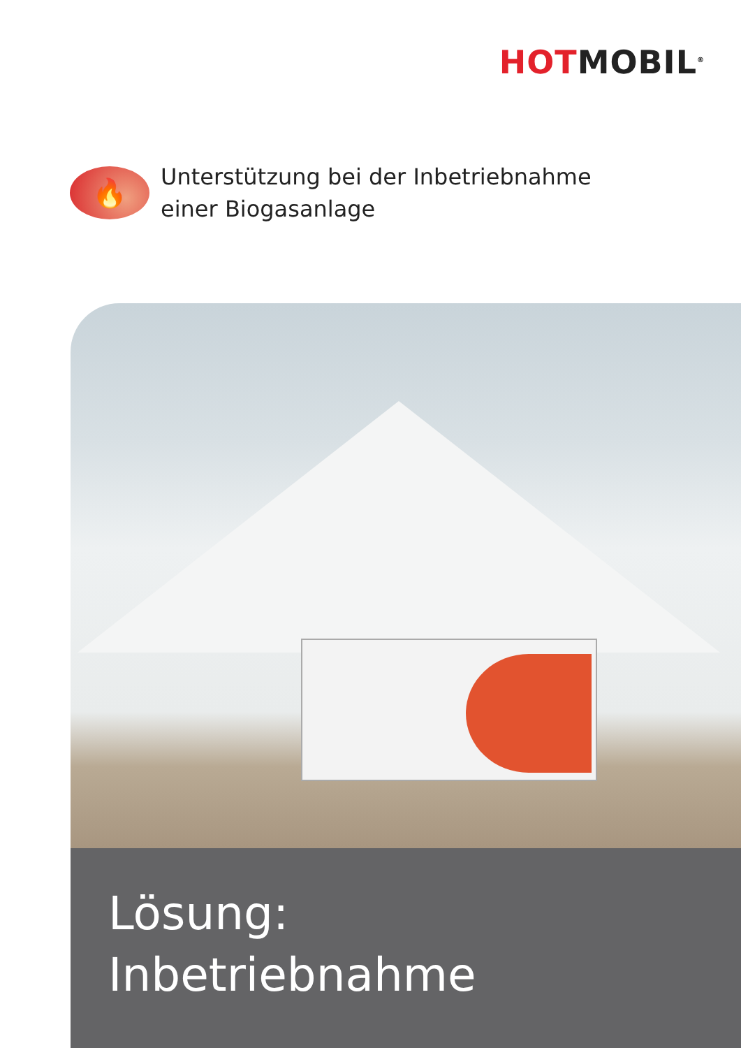HOT MOBIL<sup>®</sup>
🔥
Unterstützung bei der Inbetriebnahme
einer Biogasanlage
Lösung:
Inbetriebnahme